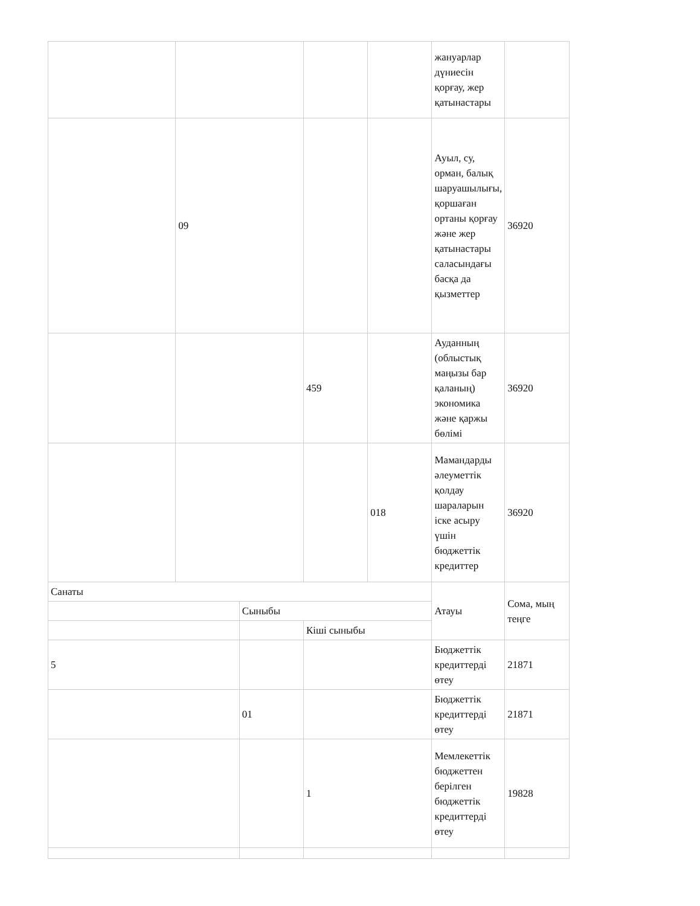| | | | | | жануарлар дүниесін қорғау, жер қатынастары | |
| | 09 | | | | Ауыл, су, орман, балық шаруашылығы, қоршаған ортаны қорғау және жер қатынастары саласындағы басқа да қызметтер | 36920 |
| | | | 459 | | Ауданның (облыстық маңызы бар қаланың) экономика және қаржы бөлімі | 36920 |
| | | | | 018 | Мамандарды әлеуметтік қолдау шараларын іске асыру үшін бюджеттік кредиттер | 36920 |
| Санаты | | | | | Атауы | Сома, мың теңге |
| | | Сыныбы | | | | |
| | | | Кіші сыныбы | | | |
| 5 | | | | | Бюджеттік кредиттерді өтеу | 21871 |
| | | 01 | | | Бюджеттік кредиттерді өтеу | 21871 |
| | | | 1 | | Мемлекеттік бюджеттен берілген бюджеттік кредиттерді өтеу | 19828 |